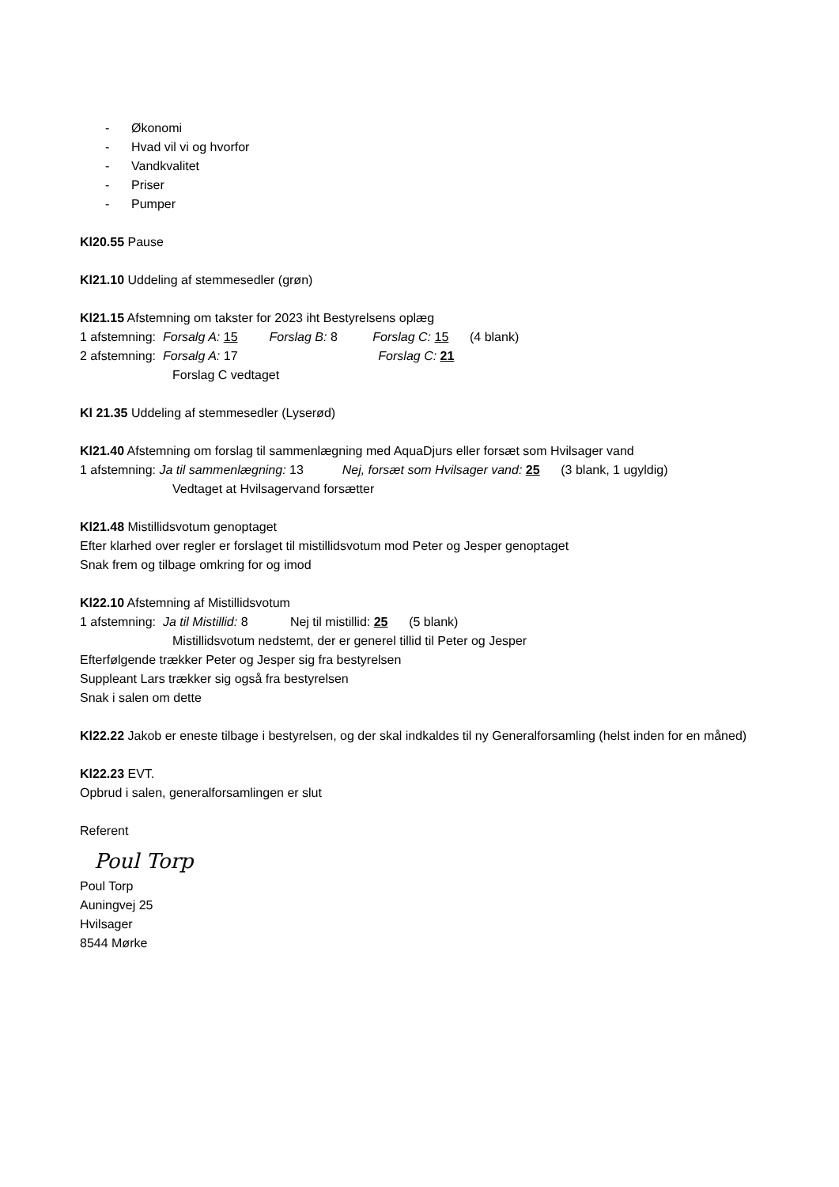- Økonomi
- Hvad vil vi og hvorfor
- Vandkvalitet
- Priser
- Pumper
Kl20.55 Pause
Kl21.10 Uddeling af stemmesedler (grøn)
Kl21.15 Afstemning om takster for 2023 iht Bestyrelsens oplæg
1 afstemning: Forsalg A: 15 Forslag B: 8 Forslag C: 15 (4 blank)
2 afstemning: Forsalg A: 17 Forslag C: 21
Forslag C vedtaget
Kl 21.35 Uddeling af stemmesedler (Lyserød)
Kl21.40 Afstemning om forslag til sammenlægning med AquaDjurs eller forsæt som Hvilsager vand
1 afstemning: Ja til sammenlægning: 13 Nej, forsæt som Hvilsager vand: 25 (3 blank, 1 ugyldig)
Vedtaget at Hvilsagervand forsætter
Kl21.48 Mistillidsvotum genoptaget
Efter klarhed over regler er forslaget til mistillidsvotum mod Peter og Jesper genoptaget
Snak frem og tilbage omkring for og imod
Kl22.10 Afstemning af Mistillidsvotum
1 afstemning: Ja til Mistillid: 8 Nej til mistillid: 25 (5 blank)
Mistillidsvotum nedstemt, der er generel tillid til Peter og Jesper
Efterfølgende trækker Peter og Jesper sig fra bestyrelsen
Suppleant Lars trækker sig også fra bestyrelsen
Snak i salen om dette
Kl22.22 Jakob er eneste tilbage i bestyrelsen, og der skal indkaldes til ny Generalforsamling (helst inden for en måned)
Kl22.23 EVT.
Opbrud i salen, generalforsamlingen er slut
Referent
Poul Torp
Poul Torp
Auningvej 25
Hvilsager
8544 Mørke